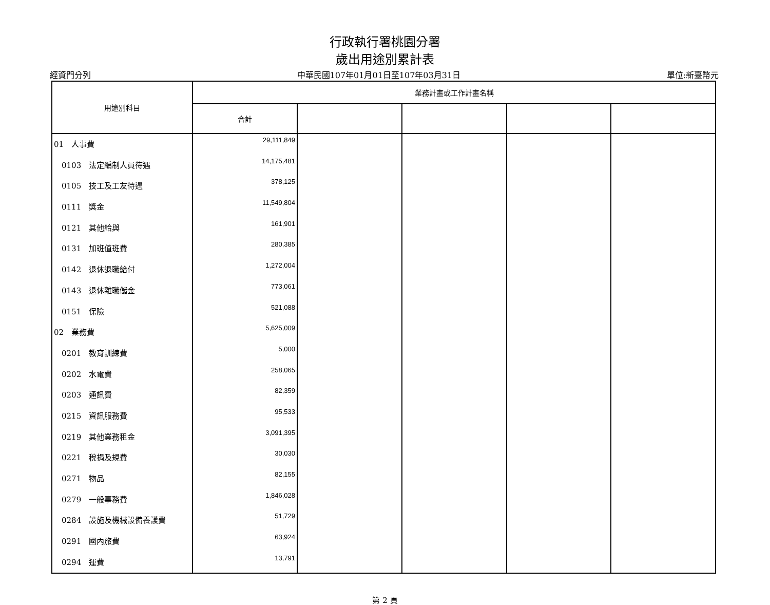行政執行署桃園分署
歲出用途別累計表
經資門分列 中華民國107年01月01日至107年03月31日 單位:新臺幣元
| 用途別科目 | 業務計畫或工作計畫名稱 | | | | |
| --- | --- | --- | --- | --- | --- |
| | 合計 | | | | |
| 01 人事費 | 29,111,849 | | | | |
| 0103 法定編制人員待遇 | 14,175,481 | | | | |
| 0105 技工及工友待遇 | 378,125 | | | | |
| 0111 獎金 | 11,549,804 | | | | |
| 0121 其他給與 | 161,901 | | | | |
| 0131 加班值班費 | 280,385 | | | | |
| 0142 退休退職給付 | 1,272,004 | | | | |
| 0143 退休離職儲金 | 773,061 | | | | |
| 0151 保險 | 521,088 | | | | |
| 02 業務費 | 5,625,009 | | | | |
| 0201 教育訓練費 | 5,000 | | | | |
| 0202 水電費 | 258,065 | | | | |
| 0203 通訊費 | 82,359 | | | | |
| 0215 資訊服務費 | 95,533 | | | | |
| 0219 其他業務租金 | 3,091,395 | | | | |
| 0221 稅捐及規費 | 30,030 | | | | |
| 0271 物品 | 82,155 | | | | |
| 0279 一般事務費 | 1,846,028 | | | | |
| 0284 設施及機械設備養護費 | 51,729 | | | | |
| 0291 國內旅費 | 63,924 | | | | |
| 0294 運費 | 13,791 | | | | |
第 2 頁